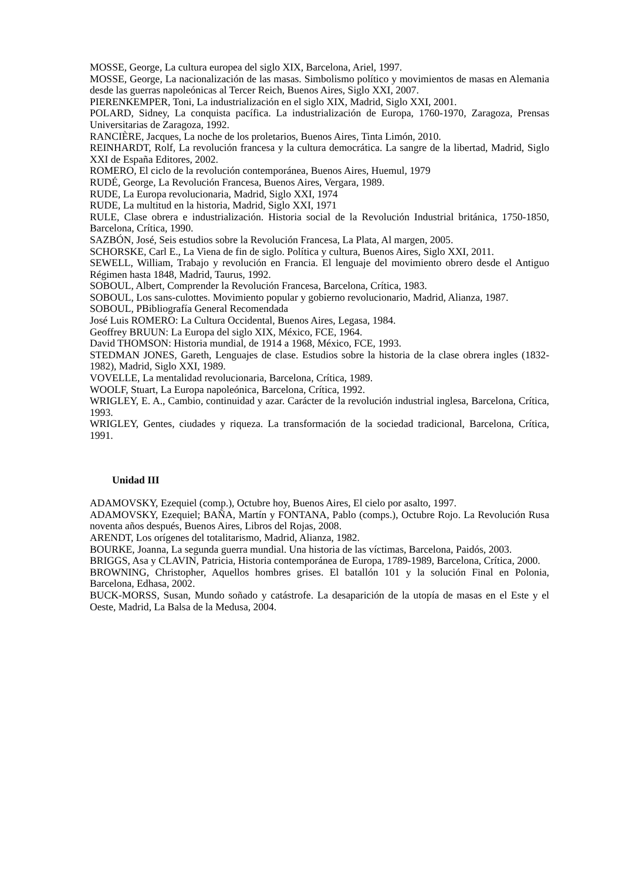MOSSE, George, La cultura europea del siglo XIX, Barcelona, Ariel, 1997.
MOSSE, George, La nacionalización de las masas. Simbolismo político y movimientos de masas en Alemania desde las guerras napoleónicas al Tercer Reich, Buenos Aires, Siglo XXI, 2007.
PIERENKEMPER, Toni, La industrialización en el siglo XIX, Madrid, Siglo XXI, 2001.
POLARD, Sidney, La conquista pacífica. La industrialización de Europa, 1760-1970, Zaragoza, Prensas Universitarias de Zaragoza, 1992.
RANCIÈRE, Jacques, La noche de los proletarios, Buenos Aires, Tinta Limón, 2010.
REINHARDT, Rolf, La revolución francesa y la cultura democrática. La sangre de la libertad, Madrid, Siglo XXI de España Editores, 2002.
ROMERO, El ciclo de la revolución contemporánea, Buenos Aires, Huemul, 1979
RUDÉ, George, La Revolución Francesa, Buenos Aires, Vergara, 1989.
RUDE, La Europa revolucionaria, Madrid, Siglo XXI, 1974
RUDE, La multitud en la historia, Madrid, Siglo XXI, 1971
RULE, Clase obrera e industrialización. Historia social de la Revolución Industrial británica, 1750-1850, Barcelona, Crítica, 1990.
SAZBÓN, José, Seis estudios sobre la Revolución Francesa, La Plata, Al margen, 2005.
SCHORSKE, Carl E., La Viena de fin de siglo. Política y cultura, Buenos Aires, Siglo XXI, 2011.
SEWELL, William, Trabajo y revolución en Francia. El lenguaje del movimiento obrero desde el Antiguo Régimen hasta 1848, Madrid, Taurus, 1992.
SOBOUL, Albert, Comprender la Revolución Francesa, Barcelona, Crítica, 1983.
SOBOUL, Los sans-culottes. Movimiento popular y gobierno revolucionario, Madrid, Alianza, 1987.
SOBOUL, PBibliografía General Recomendada
José Luis ROMERO: La Cultura Occidental, Buenos Aires, Legasa, 1984.
Geoffrey BRUUN: La Europa del siglo XIX, México, FCE, 1964.
David THOMSON: Historia mundial, de 1914 a 1968, México, FCE, 1993.
STEDMAN JONES, Gareth, Lenguajes de clase. Estudios sobre la historia de la clase obrera ingles (1832-1982), Madrid, Siglo XXI, 1989.
VOVELLE, La mentalidad revolucionaria, Barcelona, Crítica, 1989.
WOOLF, Stuart, La Europa napoleónica, Barcelona, Crítica, 1992.
WRIGLEY, E. A., Cambio, continuidad y azar. Carácter de la revolución industrial inglesa, Barcelona, Crítica, 1993.
WRIGLEY, Gentes, ciudades y riqueza. La transformación de la sociedad tradicional, Barcelona, Crítica, 1991.
Unidad III
ADAMOVSKY, Ezequiel (comp.), Octubre hoy, Buenos Aires, El cielo por asalto, 1997.
ADAMOVSKY, Ezequiel; BAÑA, Martín y FONTANA, Pablo (comps.), Octubre Rojo. La Revolución Rusa noventa años después, Buenos Aires, Libros del Rojas, 2008.
ARENDT, Los orígenes del totalitarismo, Madrid, Alianza, 1982.
BOURKE, Joanna, La segunda guerra mundial. Una historia de las víctimas, Barcelona, Paidós, 2003.
BRIGGS, Asa y CLAVIN, Patricia, Historia contemporánea de Europa, 1789-1989, Barcelona, Crítica, 2000.
BROWNING, Christopher, Aquellos hombres grises. El batallón 101 y la solución Final en Polonia, Barcelona, Edhasa, 2002.
BUCK-MORSS, Susan, Mundo soñado y catástrofe. La desaparición de la utopía de masas en el Este y el Oeste, Madrid, La Balsa de la Medusa, 2004.